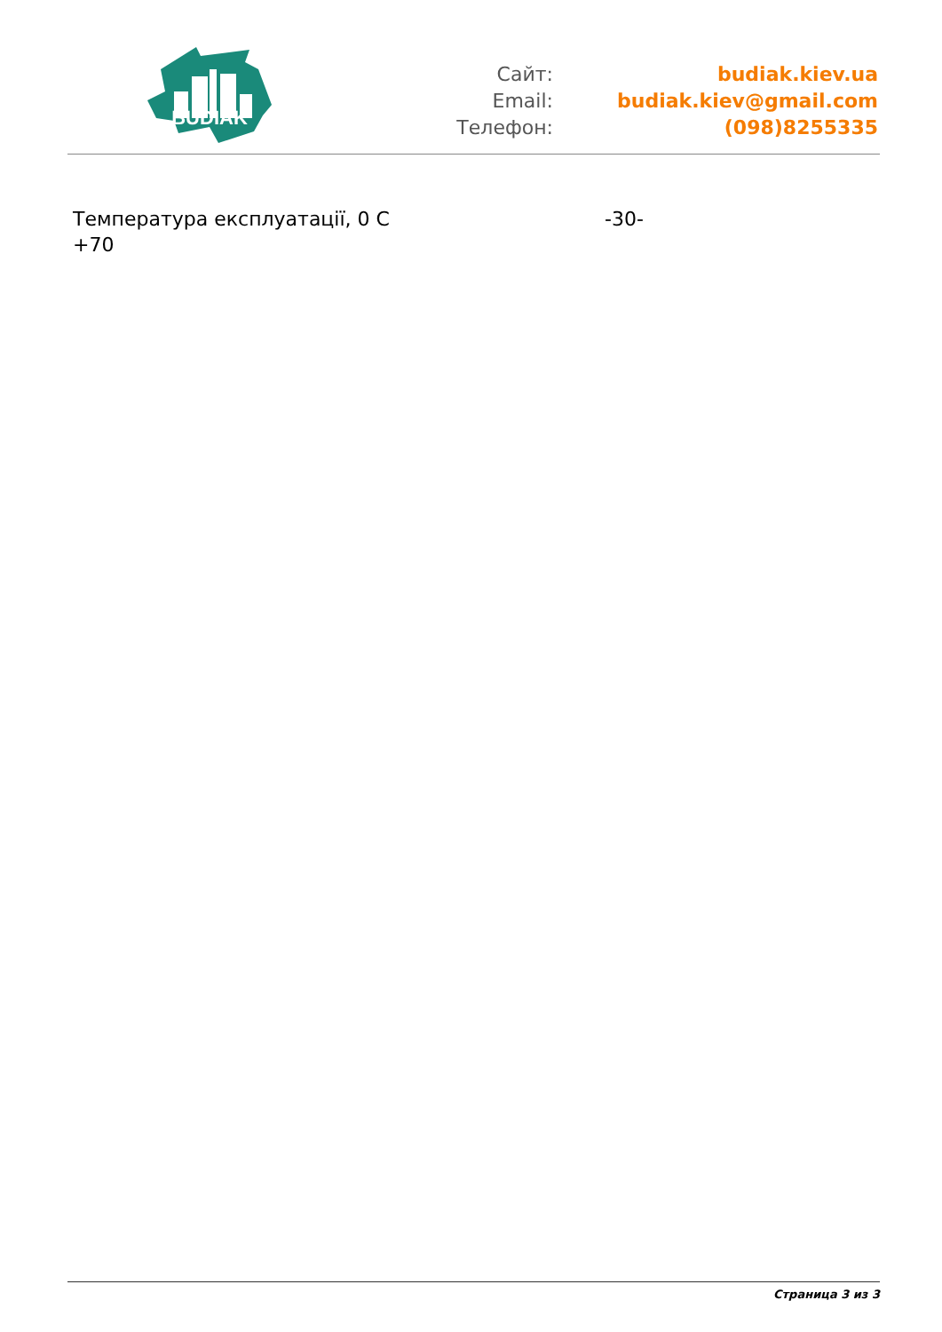BUDIAK
| Сайт: | budiak.kiev.ua |
| Email: | budiak.kiev@gmail.com |
| Телефон: | (098)8255335 |
| Температура експлуатації, 0 С +70 | -30- |
Страница 3 из 3